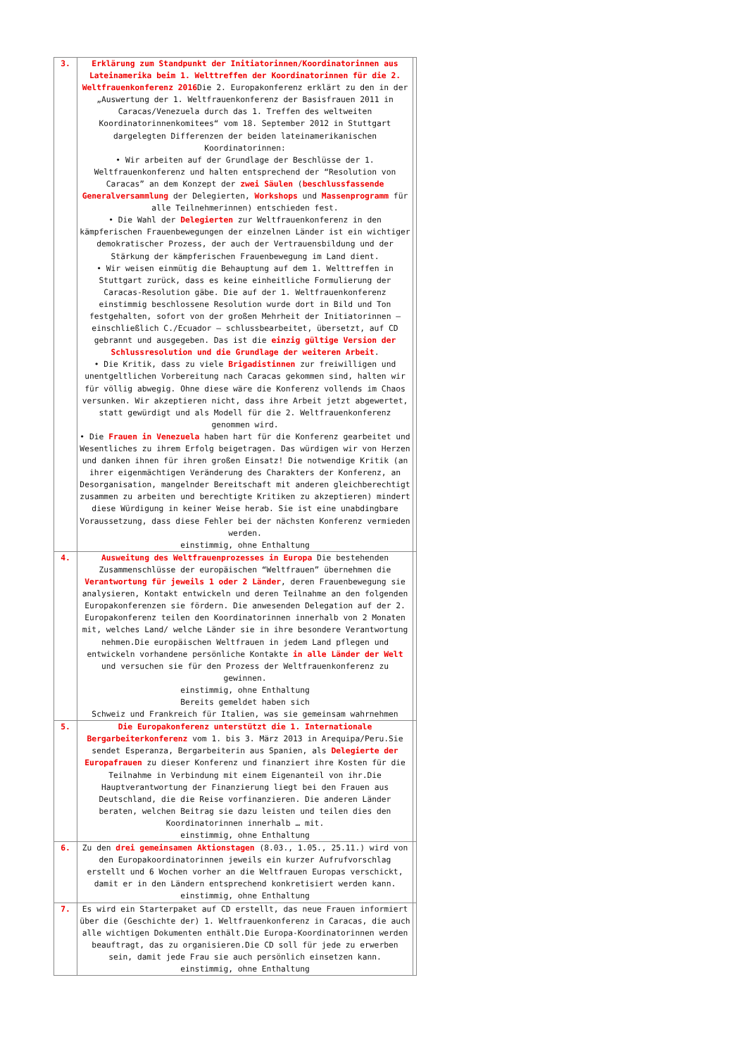| 3. | Erklärung zum Standpunkt der Initiatorinnen/Koordinatorinnen aus Lateinamerika beim 1. Welttreffen der Koordinatorinnen für die 2. Weltfrauenkonferenz 2016 Die 2. Europakonferenz erklärt zu den in der „Auswertung der 1. Weltfrauenkonferenz der Basisfrauen 2011 in Caracas/Venezuela durch das 1. Treffen des weltweiten Koordinatorinnenkomitees“ vom 18. September 2012 in Stuttgart dargelegten Differenzen der beiden lateinamerikanischen Koordinatorinnen: • Wir arbeiten auf der Grundlage der Beschlüsse der 1. Weltfrauenkonferenz und halten entsprechend der “Resolution von Caracas” an dem Konzept der zwei Säulen ( beschlussfassende Generalversammlung der Delegierten, Workshops und Massenprogramm für alle Teilnehmerinnen) entschieden fest. • Die Wahl der Delegierten zur Weltfrauenkonferenz in den kämpferischen Frauenbewegungen der einzelnen Länder ist ein wichtiger demokratischer Prozess, der auch der Vertrauensbildung und der Stärkung der kämpferischen Frauenbewegung im Land dient. • Wir weisen einmütig die Behauptung auf dem 1. Welttreffen in Stuttgart zurück, dass es keine einheitliche Formulierung der Caracas-Resolution gäbe. Die auf der 1. Weltfrauenkonferenz einstimmig beschlossene Resolution wurde dort in Bild und Ton festgehalten, sofort von der großen Mehrheit der Initiatorinnen – einschließlich C./Ecuador – schlussbearbeitet, übersetzt, auf CD gebrannt und ausgegeben. Das ist die einzig gültige Version der Schlussresolution und die Grundlage der weiteren Arbeit . • Die Kritik, dass zu viele Brigadistinnen zur freiwilligen und unentgeltlichen Vorbereitung nach Caracas gekommen sind, halten wir für völlig abwegig. Ohne diese wäre die Konferenz vollends im Chaos versunken. Wir akzeptieren nicht, dass ihre Arbeit jetzt abgewertet, statt gewürdigt und als Modell für die 2. Weltfrauenkonferenz genommen wird. • Die Frauen in Venezuela haben hart für die Konferenz gearbeitet und Wesentliches zu ihrem Erfolg beigetragen. Das würdigen wir von Herzen und danken ihnen für ihren großen Einsatz! Die notwendige Kritik (an ihrer eigenmächtigen Veränderung des Charakters der Konferenz, an Desorganisation, mangelnder Bereitschaft mit anderen gleichberechtigt zusammen zu arbeiten und berechtigte Kritiken zu akzeptieren) mindert diese Würdigung in keiner Weise herab. Sie ist eine unabdingbare Voraussetzung, dass diese Fehler bei der nächsten Konferenz vermieden werden. einstimmig, ohne Enthaltung | |
| 4. | Ausweitung des Weltfrauenprozesses in Europa Die bestehenden Zusammenschlüsse der europäischen “Weltfrauen” übernehmen die Verantwortung für jeweils 1 oder 2 Länder , deren Frauenbewegung sie analysieren, Kontakt entwickeln und deren Teilnahme an den folgenden Europakonferenzen sie fördern. Die anwesenden Delegation auf der 2. Europakonferenz teilen den Koordinatorinnen innerhalb von 2 Monaten mit, welches Land/ welche Länder sie in ihre besondere Verantwortung nehmen.Die europäischen Weltfrauen in jedem Land pflegen und entwickeln vorhandene persönliche Kontakte in alle Länder der Welt und versuchen sie für den Prozess der Weltfrauenkonferenz zu gewinnen. einstimmig, ohne Enthaltung Bereits gemeldet haben sich Schweiz und Frankreich für Italien, was sie gemeinsam wahrnehmen | |
| 5. | Die Europakonferenz unterstützt die 1. Internationale Bergarbeiterkonferenz vom 1. bis 3. März 2013 in Arequipa/Peru.Sie sendet Esperanza, Bergarbeiterin aus Spanien, als Delegierte der Europafrauen zu dieser Konferenz und finanziert ihre Kosten für die Teilnahme in Verbindung mit einem Eigenanteil von ihr.Die Hauptverantwortung der Finanzierung liegt bei den Frauen aus Deutschland, die die Reise vorfinanzieren. Die anderen Länder beraten, welchen Beitrag sie dazu leisten und teilen dies den Koordinatorinnen innerhalb … mit. einstimmig, ohne Enthaltung | |
| 6. | Zu den drei gemeinsamen Aktionstagen (8.03., 1.05., 25.11.) wird von den Europakoordinatorinnen jeweils ein kurzer Aufrufvorschlag erstellt und 6 Wochen vorher an die Weltfrauen Europas verschickt, damit er in den Ländern entsprechend konkretisiert werden kann. einstimmig, ohne Enthaltung | |
| 7. | Es wird ein Starterpaket auf CD erstellt, das neue Frauen informiert über die (Geschichte der) 1. Weltfrauenkonferenz in Caracas, die auch alle wichtigen Dokumenten enthält.Die Europa-Koordinatorinnen werden beauftragt, das zu organisieren.Die CD soll für jede zu erwerben sein, damit jede Frau sie auch persönlich einsetzen kann. einstimmig, ohne Enthaltung | |